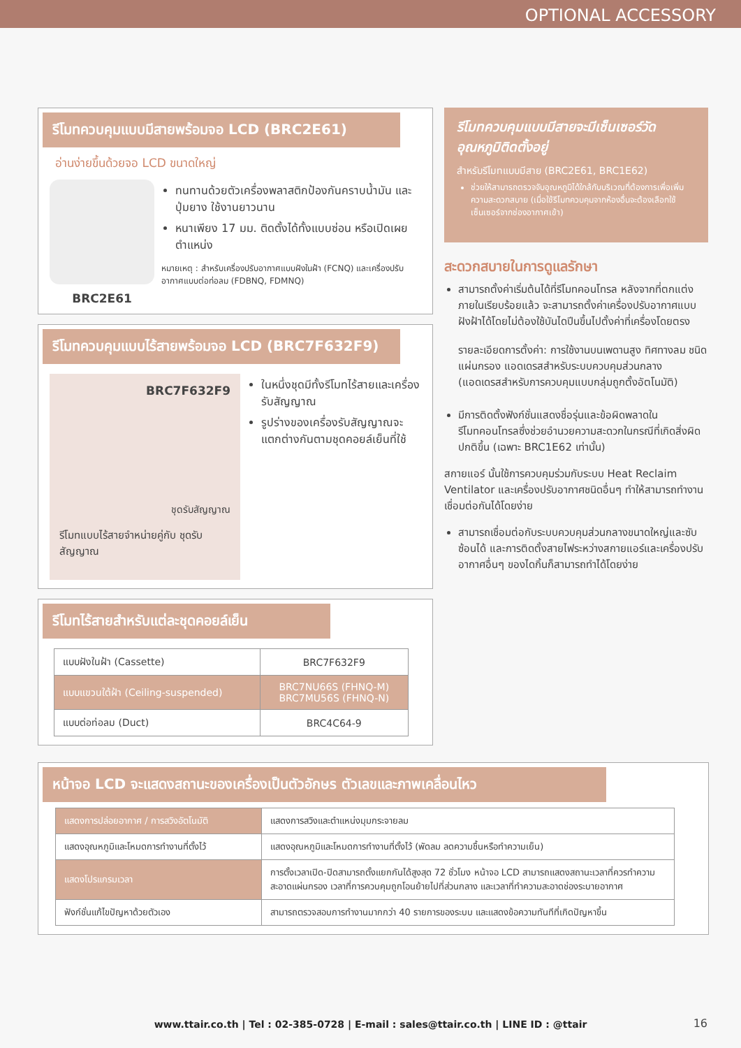OPTIONAL ACCESSORY
รีโมทควบคุมแบบมีสายพร้อมจอ LCD (BRC2E61)
อ่านง่ายขึ้นด้วยจอ LCD ขนาดใหญ่
BRC2E61
ทนทานด้วยตัวเครื่องพลาสติกป้องกันคราบน้ำมัน และปุ่มยาง ใช้งานยาวนาน
หนาเพียง 17 มม. ติดตั้งได้ทั้งแบบซ่อน หรือเปิดเผยตำแหน่ง
หมายเหตุ : สำหรับเครื่องปรับอากาศแบบฝังในฝ้า (FCNQ) และเครื่องปรับอากาศแบบต่อท่อลม (FDBNQ, FDMNQ)
รีโมทควบคุมแบบไร้สายพร้อมจอ LCD (BRC7F632F9)
BRC7F632F9
ชุดรับสัญญาณ
รีโมทแบบไร้สายจำหน่ายคู่กับ ชุดรับสัญญาณ
ในหนึ่งชุดมีทั้งรีโมทไร้สายและเครื่องรับสัญญาณ
รูปร่างของเครื่องรับสัญญาณจะแตกต่างกันตามชุดคอยล์เย็นที่ใช้
รีโมทไร้สายสำหรับแต่ละชุดคอยล์เย็น
| แบบฝังในฝ้า (Cassette) | BRC7F632F9 |
| แบบแขวนใต้ฝ้า (Ceiling-suspended) | BRC7NU66S (FHNQ-M) BRC7MU56S (FHNQ-N) |
| แบบต่อท่อลม (Duct) | BRC4C64-9 |
รีโมทควบคุมแบบมีสายจะมีเซ็นเซอร์วัดอุณหภูมิติดตั้งอยู่
สำหรับรีโมทแบบมีสาย (BRC2E61, BRC1E62)
ช่วยให้สามารถตรวจจับอุณหภูมิได้ใกล้กับบริเวณที่ต้องการเพื่อเพิ่มความสะดวกสบาย (เมื่อใช้รีโมทควบคุมจากห้องอื่นจะต้องเลือกใช้เซ็นเซอร์จากช่องอากาศเข้า)
สะดวกสบายในการดูแลรักษา
สามารถตั้งค่าเริ่มต้นได้ที่รีโมทคอนโทรล หลังจากที่ตกแต่งภายในเรียบร้อยแล้ว จะสามารถตั้งค่าเครื่องปรับอากาศแบบฝังฝ้าได้โดยไม่ต้องใช้บันไดปีนขึ้นไปตั้งค่าที่เครื่องโดยตรง
รายละเอียดการตั้งค่า: การใช้งานบนเพดานสูง ทิศทางลม ชนิดแผ่นกรอง แอดเดรสสำหรับระบบควบคุมส่วนกลาง (แอดเดรสสำหรับการควบคุมแบบกลุ่มถูกตั้งอัตโนมัติ)
มีการติดตั้งฟังก์ชั่นแสดงชื่อรุ่นและข้อผิดพลาดในรีโมทคอนโทรลซึ่งช่วยอำนวยความสะดวกในกรณีที่เกิดสิ่งผิดปกติขึ้น (เฉพาะ BRC1E62 เท่านั้น)
สกายแอร์ นั้นใช้การควบคุมร่วมกับระบบ Heat Reclaim Ventilator และเครื่องปรับอากาศชนิดอื่นๆ ทำให้สามารถทำงานเชื่อมต่อกันได้โดยง่าย
สามารถเชื่อมต่อกับระบบควบคุมส่วนกลางขนาดใหญ่และซับซ้อนได้ และการติดตั้งสายไฟระหว่างสกายแอร์และเครื่องปรับอากาศอื่นๆ ของไดกิ้นก็สามารถทำได้โดยง่าย
หน้าจอ LCD จะแสดงสถานะของเครื่องเป็นตัวอักษร ตัวเลขและภาพเคลื่อนไหว
| แสดงการปล่อยอากาศ / การสวิงอัตโนมัติ | แสดงการสวิงและตำแหน่งมุมกระจายลม |
| แสดงอุณหภูมิและโหมดการทำงานที่ตั้งไว้ | แสดงอุณหภูมิและโหมดการทำงานที่ตั้งไว้ (พัดลม ลดความชื้นหรือทำความเย็น) |
| แสดงโปรแกรมเวลา | การตั้งเวลาเปิด-ปิดสามารถตั้งแยกกันได้สูงสุด 72 ชั่วโมง หน้าจอ LCD สามารถแสดงสถานะเวลาที่ควรทำความสะอาดแผ่นกรอง เวลาที่การควบคุมถูกโอนย้ายไปที่ส่วนกลาง และเวลาที่ทำความสะอาดช่องระบายอากาศ |
| ฟังก์ชั่นแก้ไขปัญหาด้วยตัวเอง | สามารถตรวจสอบการทำงานมากกว่า 40 รายการของระบบ และแสดงข้อความทันทีที่เกิดปัญหาขึ้น |
www.ttair.co.th | Tel : 02-385-0728 | E-mail : sales@ttair.co.th | LINE ID : @ttair 16